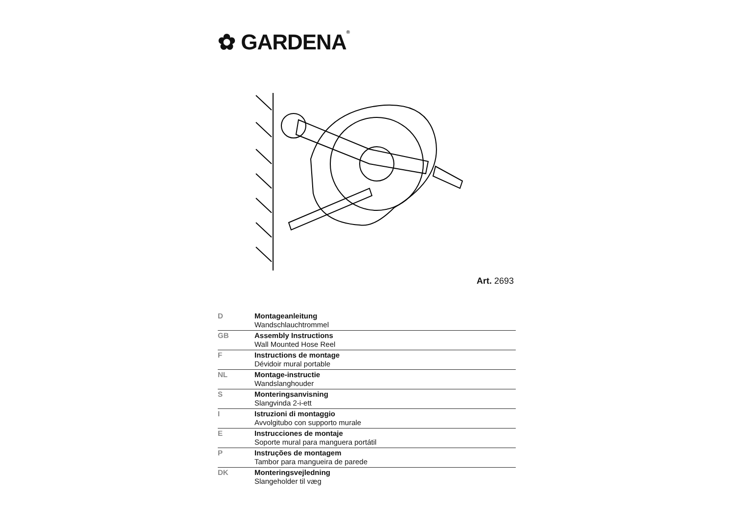✿ GARDENA®
Art. 2693
| D | Montageanleitung Wandschlauchtrommel |
| GB | Assembly Instructions Wall Mounted Hose Reel |
| F | Instructions de montage Dévidoir mural portable |
| NL | Montage-instructie Wandslanghouder |
| S | Monteringsanvisning Slangvinda 2-i-ett |
| I | Istruzioni di montaggio Avvolgitubo con supporto murale |
| E | Instrucciones de montaje Soporte mural para manguera portátil |
| P | Instruções de montagem Tambor para mangueira de parede |
| DK | Monteringsvejledning Slangeholder til væg |